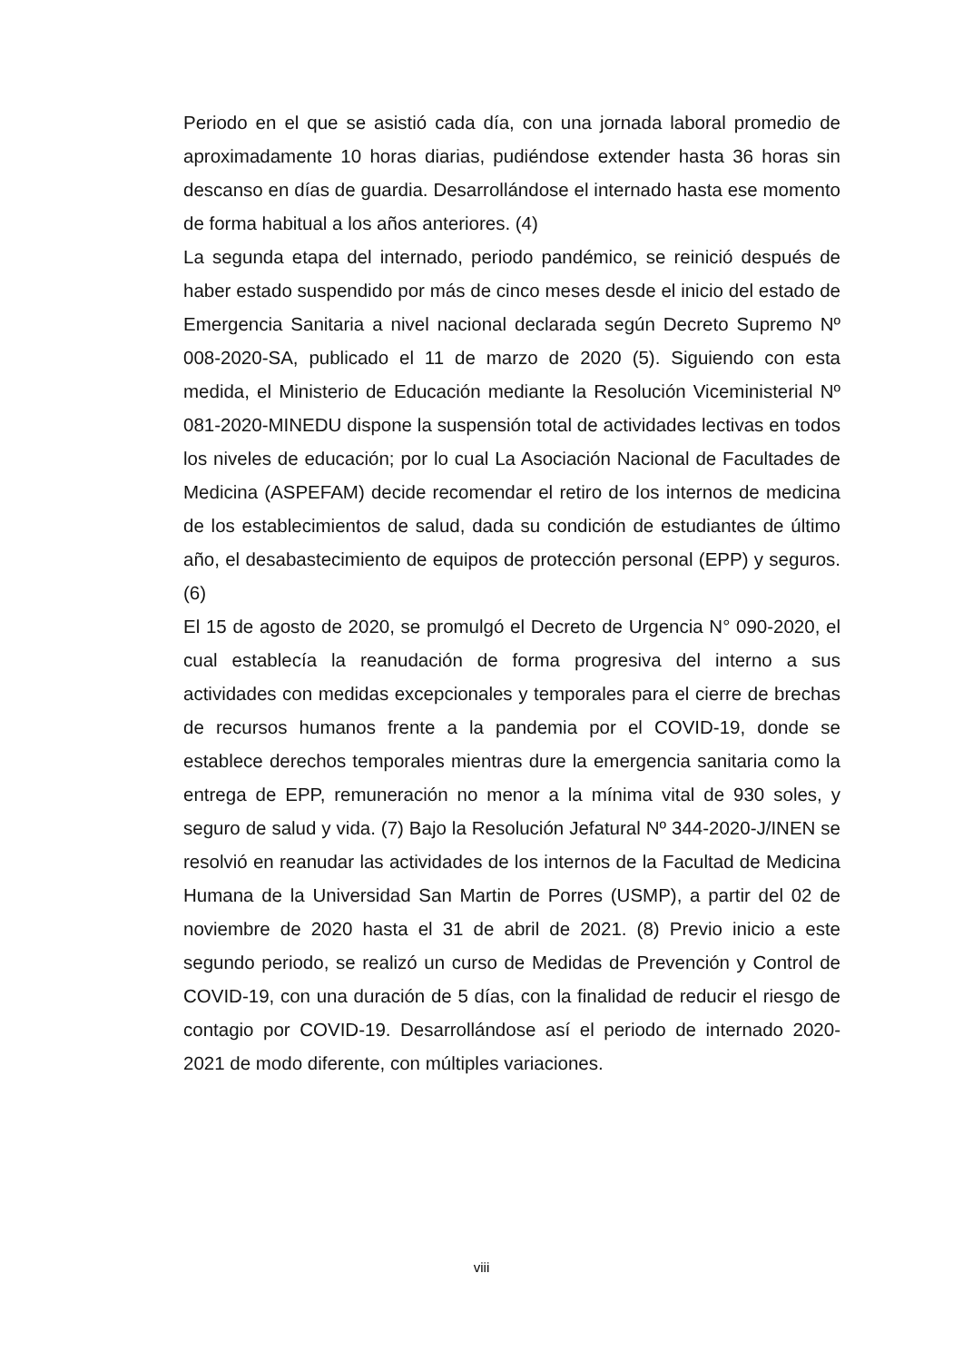Periodo en el que se asistió cada día, con una jornada laboral promedio de aproximadamente 10 horas diarias, pudiéndose extender hasta 36 horas sin descanso en días de guardia. Desarrollándose el internado hasta ese momento de forma habitual a los años anteriores. (4)
La segunda etapa del internado, periodo pandémico, se reinició después de haber estado suspendido por más de cinco meses desde el inicio del estado de Emergencia Sanitaria a nivel nacional declarada según Decreto Supremo Nº 008-2020-SA, publicado el 11 de marzo de 2020 (5). Siguiendo con esta medida, el Ministerio de Educación mediante la Resolución Viceministerial Nº 081-2020-MINEDU dispone la suspensión total de actividades lectivas en todos los niveles de educación; por lo cual La Asociación Nacional de Facultades de Medicina (ASPEFAM) decide recomendar el retiro de los internos de medicina de los establecimientos de salud, dada su condición de estudiantes de último año, el desabastecimiento de equipos de protección personal (EPP) y seguros. (6)
El 15 de agosto de 2020, se promulgó el Decreto de Urgencia N° 090-2020, el cual establecía la reanudación de forma progresiva del interno a sus actividades con medidas excepcionales y temporales para el cierre de brechas de recursos humanos frente a la pandemia por el COVID-19, donde se establece derechos temporales mientras dure la emergencia sanitaria como la entrega de EPP, remuneración no menor a la mínima vital de 930 soles, y seguro de salud y vida. (7) Bajo la Resolución Jefatural Nº 344-2020-J/INEN se resolvió en reanudar las actividades de los internos de la Facultad de Medicina Humana de la Universidad San Martin de Porres (USMP), a partir del 02 de noviembre de 2020 hasta el 31 de abril de 2021. (8) Previo inicio a este segundo periodo, se realizó un curso de Medidas de Prevención y Control de COVID-19, con una duración de 5 días, con la finalidad de reducir el riesgo de contagio por COVID-19. Desarrollándose así el periodo de internado 2020-2021 de modo diferente, con múltiples variaciones.
viii